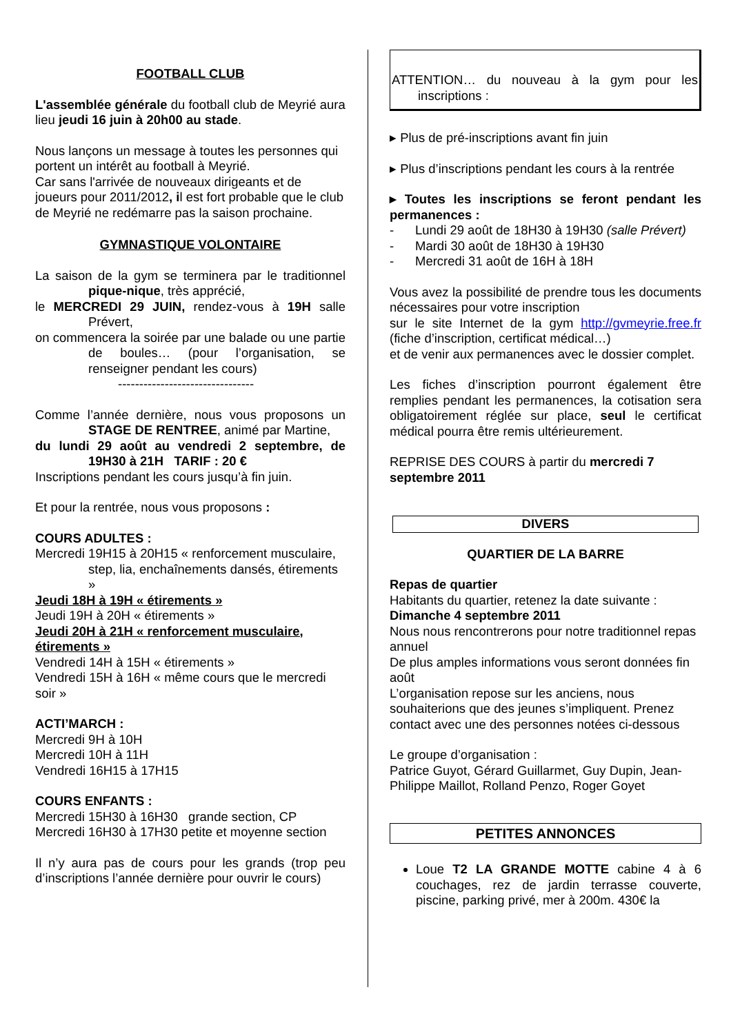FOOTBALL CLUB
L'assemblée générale du football club de Meyrié aura lieu jeudi 16 juin à 20h00 au stade.
Nous lançons un message à toutes les personnes qui portent un intérêt au football à Meyrié.
Car sans l'arrivée de nouveaux dirigeants et de joueurs pour 2011/2012, il est fort probable que le club de Meyrié ne redémarre pas la saison prochaine.
GYMNASTIQUE VOLONTAIRE
La saison de la gym se terminera par le traditionnel pique-nique, très apprécié,
le MERCREDI 29 JUIN, rendez-vous à 19H salle Prévert,
on commencera la soirée par une balade ou une partie de boules… (pour l’organisation, se renseigner pendant les cours)
--------------------------------
Comme l’année dernière, nous vous proposons un STAGE DE RENTREE, animé par Martine,
du lundi 29 août au vendredi 2 septembre, de 19H30 à 21H TARIF : 20 €
Inscriptions pendant les cours jusqu’à fin juin.
Et pour la rentrée, nous vous proposons :
COURS ADULTES :
Mercredi 19H15 à 20H15 « renforcement musculaire, step, lia, enchaînements dansés, étirements »
Jeudi 18H à 19H « étirements »
Jeudi 19H à 20H « étirements »
Jeudi 20H à 21H « renforcement musculaire, étirements »
Vendredi 14H à 15H « étirements »
Vendredi 15H à 16H « même cours que le mercredi soir »
ACTI’MARCH :
Mercredi 9H à 10H
Mercredi 10H à 11H
Vendredi 16H15 à 17H15
COURS ENFANTS :
Mercredi 15H30 à 16H30 grande section, CP
Mercredi 16H30 à 17H30 petite et moyenne section
Il n’y aura pas de cours pour les grands (trop peu d’inscriptions l’année dernière pour ouvrir le cours)
ATTENTION… du nouveau à la gym pour les inscriptions :
▸ Plus de pré-inscriptions avant fin juin
▸ Plus d’inscriptions pendant les cours à la rentrée
▸ Toutes les inscriptions se feront pendant les permanences :
- Lundi 29 août de 18H30 à 19H30 (salle Prévert)
- Mardi 30 août de 18H30 à 19H30
- Mercredi 31 août de 16H à 18H
Vous avez la possibilité de prendre tous les documents nécessaires pour votre inscription
sur le site Internet de la gym http://gvmeyrie.free.fr (fiche d’inscription, certificat médical…)
et de venir aux permanences avec le dossier complet.
Les fiches d’inscription pourront également être remplies pendant les permanences, la cotisation sera obligatoirement réglée sur place, seul le certificat médical pourra être remis ultérieurement.
REPRISE DES COURS à partir du mercredi 7 septembre 2011
DIVERS
QUARTIER DE LA BARRE
Repas de quartier
Habitants du quartier, retenez la date suivante :
Dimanche 4 septembre 2011
Nous nous rencontrerons pour notre traditionnel repas annuel
De plus amples informations vous seront données fin août
L’organisation repose sur les anciens, nous souhaiterions que des jeunes s’impliquent. Prenez contact avec une des personnes notées ci-dessous
Le groupe d’organisation :
Patrice Guyot, Gérard Guillarmet, Guy Dupin, Jean-Philippe Maillot, Rolland Penzo, Roger Goyet
PETITES ANNONCES
Loue T2 LA GRANDE MOTTE cabine 4 à 6 couchages, rez de jardin terrasse couverte, piscine, parking privé, mer à 200m. 430€ la